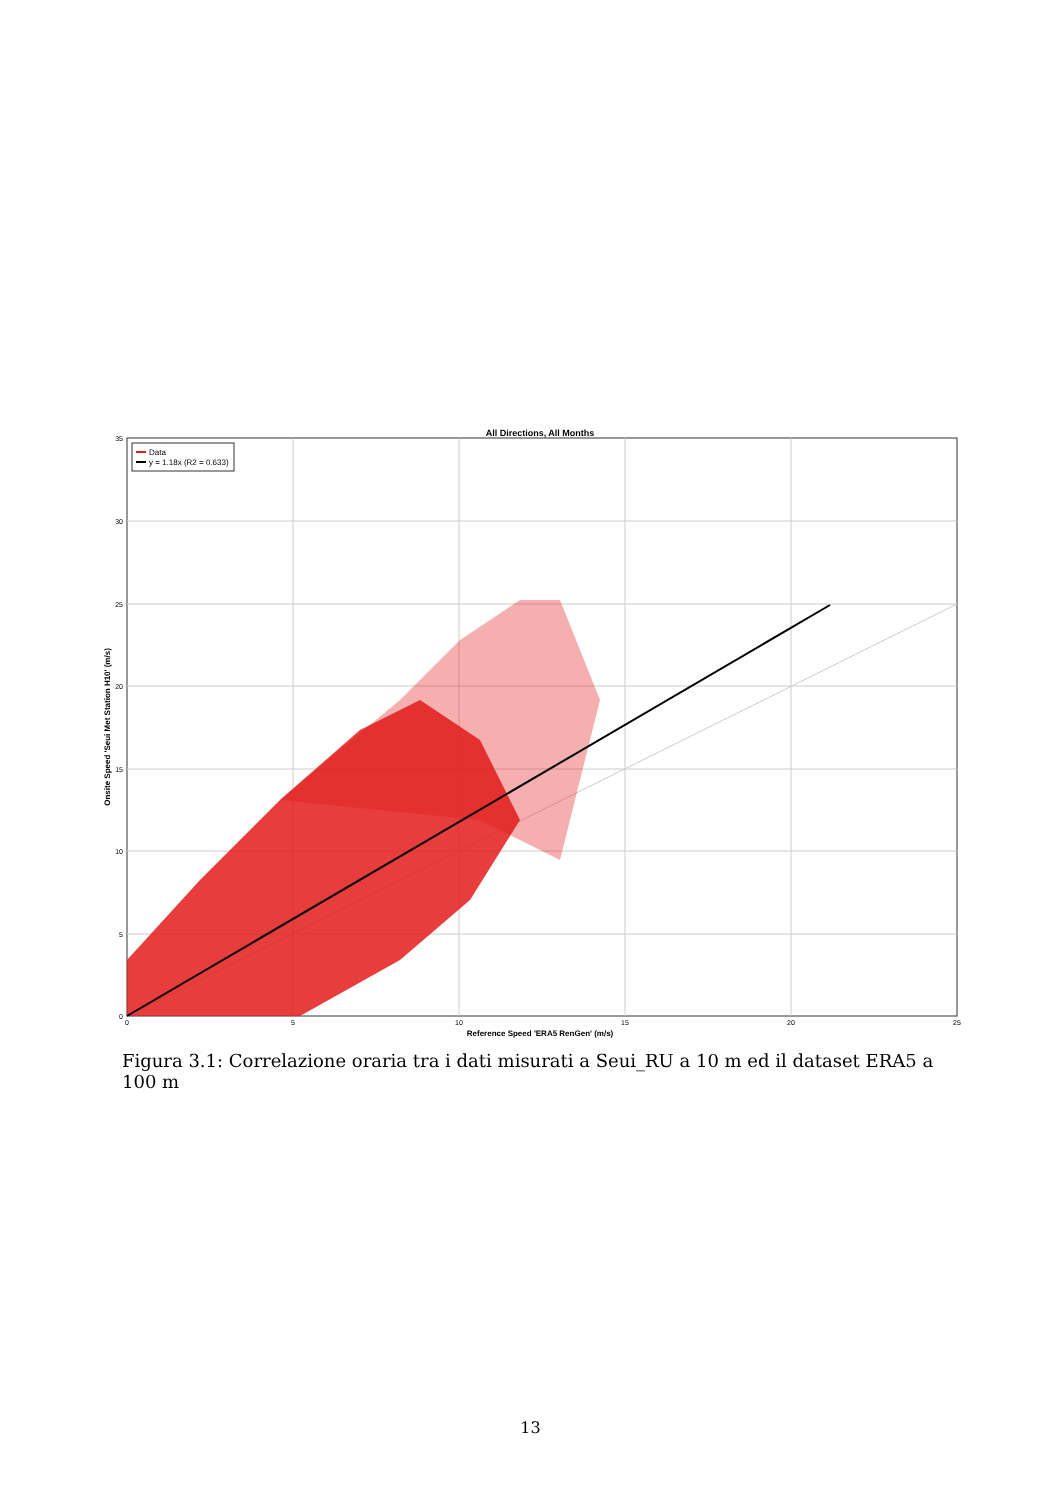All Directions, All Months
Data
y = 1.18x (R2 = 0.633)
35
30
25
20
15
10
5
0
0
5
10
15
20
25
Reference Speed 'ERA5 RenGen' (m/s)
Onsite Speed 'Seui Met Station H10' (m/s)
Figura 3.1: Correlazione oraria tra i dati misurati a Seui_RU a 10 m ed il dataset ERA5 a 100 m
13